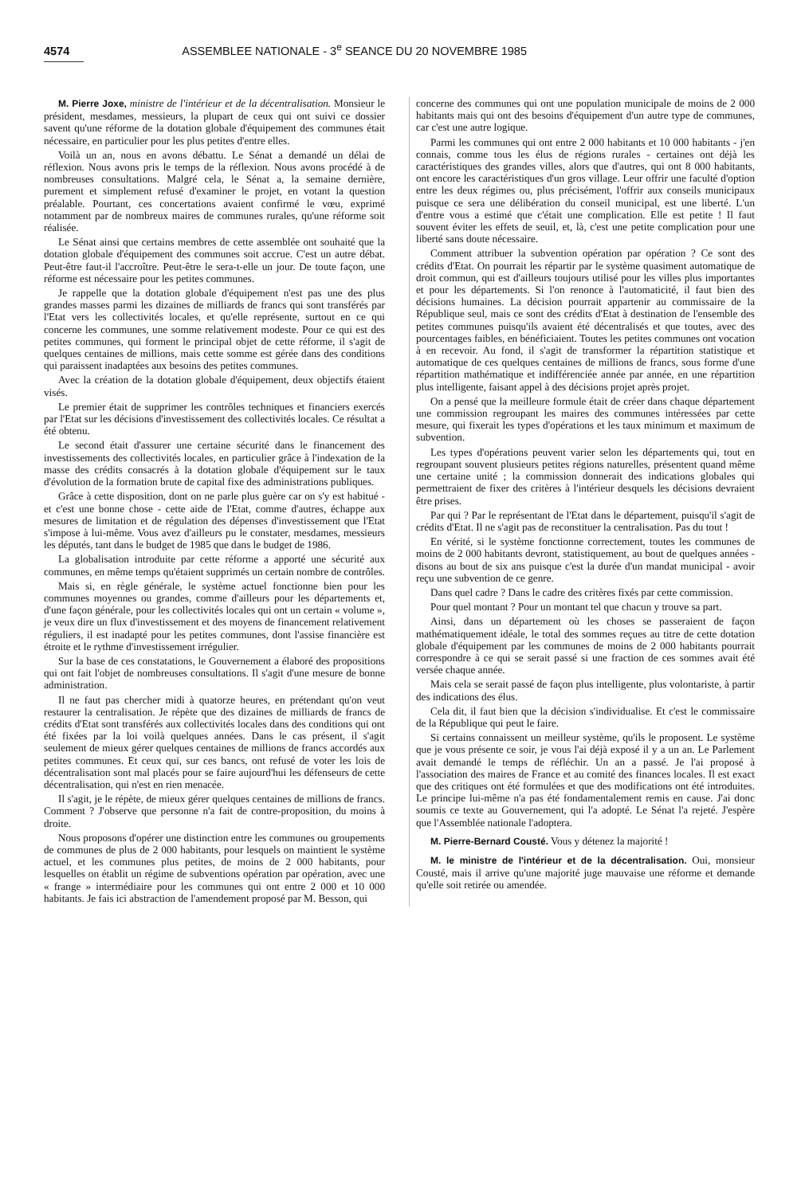4574 ASSEMBLEE NATIONALE - 3<sup>e</sup> SEANCE DU 20 NOVEMBRE 1985
M. Pierre Joxe, ministre de l'intérieur et de la décentralisation. Monsieur le président, mesdames, messieurs, la plupart de ceux qui ont suivi ce dossier savent qu'une réforme de la dotation globale d'équipement des communes était nécessaire, en particulier pour les plus petites d'entre elles.
Voilà un an, nous en avons débattu. Le Sénat a demandé un délai de réflexion. Nous avons pris le temps de la réflexion. Nous avons procédé à de nombreuses consultations. Malgré cela, le Sénat a, la semaine dernière, purement et simplement refusé d'examiner le projet, en votant la question préalable. Pourtant, ces concertations avaient confirmé le vœu, exprimé notamment par de nombreux maires de communes rurales, qu'une réforme soit réalisée.
Le Sénat ainsi que certains membres de cette assemblée ont souhaité que la dotation globale d'équipement des communes soit accrue. C'est un autre débat. Peut-être faut-il l'accroître. Peut-être le sera-t-elle un jour. De toute façon, une réforme est nécessaire pour les petites communes.
Je rappelle que la dotation globale d'équipement n'est pas une des plus grandes masses parmi les dizaines de milliards de francs qui sont transférés par l'Etat vers les collectivités locales, et qu'elle représente, surtout en ce qui concerne les communes, une somme relativement modeste. Pour ce qui est des petites communes, qui forment le principal objet de cette réforme, il s'agit de quelques centaines de millions, mais cette somme est gérée dans des conditions qui paraissent inadaptées aux besoins des petites communes.
Avec la création de la dotation globale d'équipement, deux objectifs étaient visés.
Le premier était de supprimer les contrôles techniques et financiers exercés par l'Etat sur les décisions d'investissement des collectivités locales. Ce résultat a été obtenu.
Le second était d'assurer une certaine sécurité dans le financement des investissements des collectivités locales, en particulier grâce à l'indexation de la masse des crédits consacrés à la dotation globale d'équipement sur le taux d'évolution de la formation brute de capital fixe des administrations publiques.
Grâce à cette disposition, dont on ne parle plus guère car on s'y est habitué - et c'est une bonne chose - cette aide de l'Etat, comme d'autres, échappe aux mesures de limitation et de régulation des dépenses d'investissement que l'Etat s'impose à lui-même. Vous avez d'ailleurs pu le constater, mesdames, messieurs les députés, tant dans le budget de 1985 que dans le budget de 1986.
La globalisation introduite par cette réforme a apporté une sécurité aux communes, en même temps qu'étaient supprimés un certain nombre de contrôles.
Mais si, en règle générale, le système actuel fonctionne bien pour les communes moyennes ou grandes, comme d'ailleurs pour les départements et, d'une façon générale, pour les collectivités locales qui ont un certain « volume », je veux dire un flux d'investissement et des moyens de financement relativement réguliers, il est inadapté pour les petites communes, dont l'assise financière est étroite et le rythme d'investissement irrégulier.
Sur la base de ces constatations, le Gouvernement a élaboré des propositions qui ont fait l'objet de nombreuses consultations. Il s'agit d'une mesure de bonne administration.
Il ne faut pas chercher midi à quatorze heures, en prétendant qu'on veut restaurer la centralisation. Je répète que des dizaines de milliards de francs de crédits d'Etat sont transférés aux collectivités locales dans des conditions qui ont été fixées par la loi voilà quelques années. Dans le cas présent, il s'agit seulement de mieux gérer quelques centaines de millions de francs accordés aux petites communes. Et ceux qui, sur ces bancs, ont refusé de voter les lois de décentralisation sont mal placés pour se faire aujourd'hui les défenseurs de cette décentralisation, qui n'est en rien menacée.
Il s'agit, je le répète, de mieux gérer quelques centaines de millions de francs. Comment ? J'observe que personne n'a fait de contre-proposition, du moins à droite.
Nous proposons d'opérer une distinction entre les communes ou groupements de communes de plus de 2 000 habitants, pour lesquels on maintient le système actuel, et les communes plus petites, de moins de 2 000 habitants, pour lesquelles on établit un régime de subventions opération par opération, avec une « frange » intermédiaire pour les communes qui ont entre 2 000 et 10 000 habitants. Je fais ici abstraction de l'amendement proposé par M. Besson, qui
concerne des communes qui ont une population municipale de moins de 2 000 habitants mais qui ont des besoins d'équipement d'un autre type de communes, car c'est une autre logique.
Parmi les communes qui ont entre 2 000 habitants et 10 000 habitants - j'en connais, comme tous les élus de régions rurales - certaines ont déjà les caractéristiques des grandes villes, alors que d'autres, qui ont 8 000 habitants, ont encore les caractéristiques d'un gros village. Leur offrir une faculté d'option entre les deux régimes ou, plus précisément, l'offrir aux conseils municipaux puisque ce sera une délibération du conseil municipal, est une liberté. L'un d'entre vous a estimé que c'était une complication. Elle est petite ! Il faut souvent éviter les effets de seuil, et, là, c'est une petite complication pour une liberté sans doute nécessaire.
Comment attribuer la subvention opération par opération ? Ce sont des crédits d'Etat. On pourrait les répartir par le système quasiment automatique de droit commun, qui est d'ailleurs toujours utilisé pour les villes plus importantes et pour les départements. Si l'on renonce à l'automaticité, il faut bien des décisions humaines. La décision pourrait appartenir au commissaire de la République seul, mais ce sont des crédits d'Etat à destination de l'ensemble des petites communes puisqu'ils avaient été décentralisés et que toutes, avec des pourcentages faibles, en bénéficiaient. Toutes les petites communes ont vocation à en recevoir. Au fond, il s'agit de transformer la répartition statistique et automatique de ces quelques centaines de millions de francs, sous forme d'une répartition mathématique et indifférenciée année par année, en une répartition plus intelligente, faisant appel à des décisions projet après projet.
On a pensé que la meilleure formule était de créer dans chaque département une commission regroupant les maires des communes intéressées par cette mesure, qui fixerait les types d'opérations et les taux minimum et maximum de subvention.
Les types d'opérations peuvent varier selon les départements qui, tout en regroupant souvent plusieurs petites régions naturelles, présentent quand même une certaine unité ; la commission donnerait des indications globales qui permettraient de fixer des critères à l'intérieur desquels les décisions devraient être prises.
Par qui ? Par le représentant de l'Etat dans le département, puisqu'il s'agit de crédits d'Etat. Il ne s'agit pas de reconstituer la centralisation. Pas du tout !
En vérité, si le système fonctionne correctement, toutes les communes de moins de 2 000 habitants devront, statistiquement, au bout de quelques années - disons au bout de six ans puisque c'est la durée d'un mandat municipal - avoir reçu une subvention de ce genre.
Dans quel cadre ? Dans le cadre des critères fixés par cette commission.
Pour quel montant ? Pour un montant tel que chacun y trouve sa part.
Ainsi, dans un département où les choses se passeraient de façon mathématiquement idéale, le total des sommes reçues au titre de cette dotation globale d'équipement par les communes de moins de 2 000 habitants pourrait correspondre à ce qui se serait passé si une fraction de ces sommes avait été versée chaque année.
Mais cela se serait passé de façon plus intelligente, plus volontariste, à partir des indications des élus.
Cela dit, il faut bien que la décision s'individualise. Et c'est le commissaire de la République qui peut le faire.
Si certains connaissent un meilleur système, qu'ils le proposent. Le système que je vous présente ce soir, je vous l'ai déjà exposé il y a un an. Le Parlement avait demandé le temps de réfléchir. Un an a passé. Je l'ai proposé à l'association des maires de France et au comité des finances locales. Il est exact que des critiques ont été formulées et que des modifications ont été introduites. Le principe lui-même n'a pas été fondamentalement remis en cause. J'ai donc soumis ce texte au Gouvernement, qui l'a adopté. Le Sénat l'a rejeté. J'espère que l'Assemblée nationale l'adoptera.
M. Pierre-Bernard Cousté. Vous y détenez la majorité !
M. le ministre de l'intérieur et de la décentralisation. Oui, monsieur Cousté, mais il arrive qu'une majorité juge mauvaise une réforme et demande qu'elle soit retirée ou amendée.